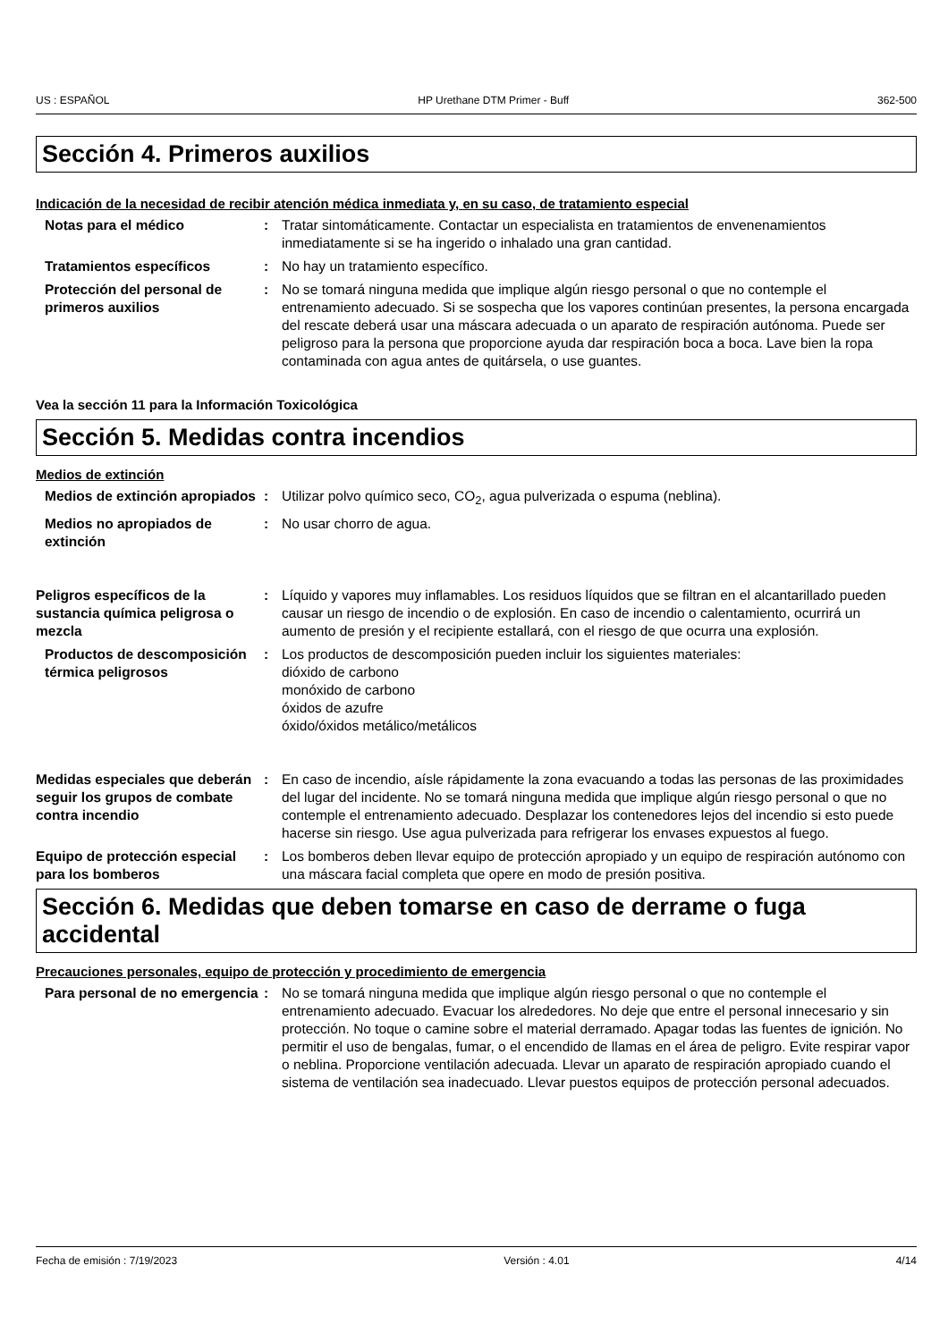US : ESPAÑOL HP Urethane DTM Primer - Buff 362-500
Sección 4. Primeros auxilios
Indicación de la necesidad de recibir atención médica inmediata y, en su caso, de tratamiento especial
Notas para el médico : Tratar sintomáticamente. Contactar un especialista en tratamientos de envenenamientos inmediatamente si se ha ingerido o inhalado una gran cantidad.
Tratamientos específicos : No hay un tratamiento específico.
Protección del personal de primeros auxilios
: No se tomará ninguna medida que implique algún riesgo personal o que no contemple el entrenamiento adecuado. Si se sospecha que los vapores continúan presentes, la persona encargada del rescate deberá usar una máscara adecuada o un aparato de respiración autónoma. Puede ser peligroso para la persona que proporcione ayuda dar respiración boca a boca. Lave bien la ropa contaminada con agua antes de quitársela, o use guantes.
Vea la sección 11 para la Información Toxicológica
Sección 5. Medidas contra incendios
Medios de extinción
Medios de extinción apropiados
: Utilizar polvo químico seco, CO<sub>2</sub>, agua pulverizada o espuma (neblina).
Medios no apropiados de extinción
: No usar chorro de agua.
Peligros específicos de la sustancia química peligrosa o mezcla
: Líquido y vapores muy inflamables. Los residuos líquidos que se filtran en el alcantarillado pueden causar un riesgo de incendio o de explosión. En caso de incendio o calentamiento, ocurrirá un aumento de presión y el recipiente estallará, con el riesgo de que ocurra una explosión.
Productos de descomposición térmica peligrosos
: Los productos de descomposición pueden incluir los siguientes materiales:
dióxido de carbono
monóxido de carbono
óxidos de azufre
óxido/óxidos metálico/metálicos
Medidas especiales que deberán seguir los grupos de combate contra incendio
: En caso de incendio, aísle rápidamente la zona evacuando a todas las personas de las proximidades del lugar del incidente. No se tomará ninguna medida que implique algún riesgo personal o que no contemple el entrenamiento adecuado. Desplazar los contenedores lejos del incendio si esto puede hacerse sin riesgo. Use agua pulverizada para refrigerar los envases expuestos al fuego.
Equipo de protección especial para los bomberos
: Los bomberos deben llevar equipo de protección apropiado y un equipo de respiración autónomo con una máscara facial completa que opere en modo de presión positiva.
Sección 6. Medidas que deben tomarse en caso de derrame o fuga accidental
Precauciones personales, equipo de protección y procedimiento de emergencia
Para personal de no emergencia
: No se tomará ninguna medida que implique algún riesgo personal o que no contemple el entrenamiento adecuado. Evacuar los alrededores. No deje que entre el personal innecesario y sin protección. No toque o camine sobre el material derramado. Apagar todas las fuentes de ignición. No permitir el uso de bengalas, fumar, o el encendido de llamas en el área de peligro. Evite respirar vapor o neblina. Proporcione ventilación adecuada. Llevar un aparato de respiración apropiado cuando el sistema de ventilación sea inadecuado. Llevar puestos equipos de protección personal adecuados.
Fecha de emisión : 7/19/2023 Versión : 4.01 4/14